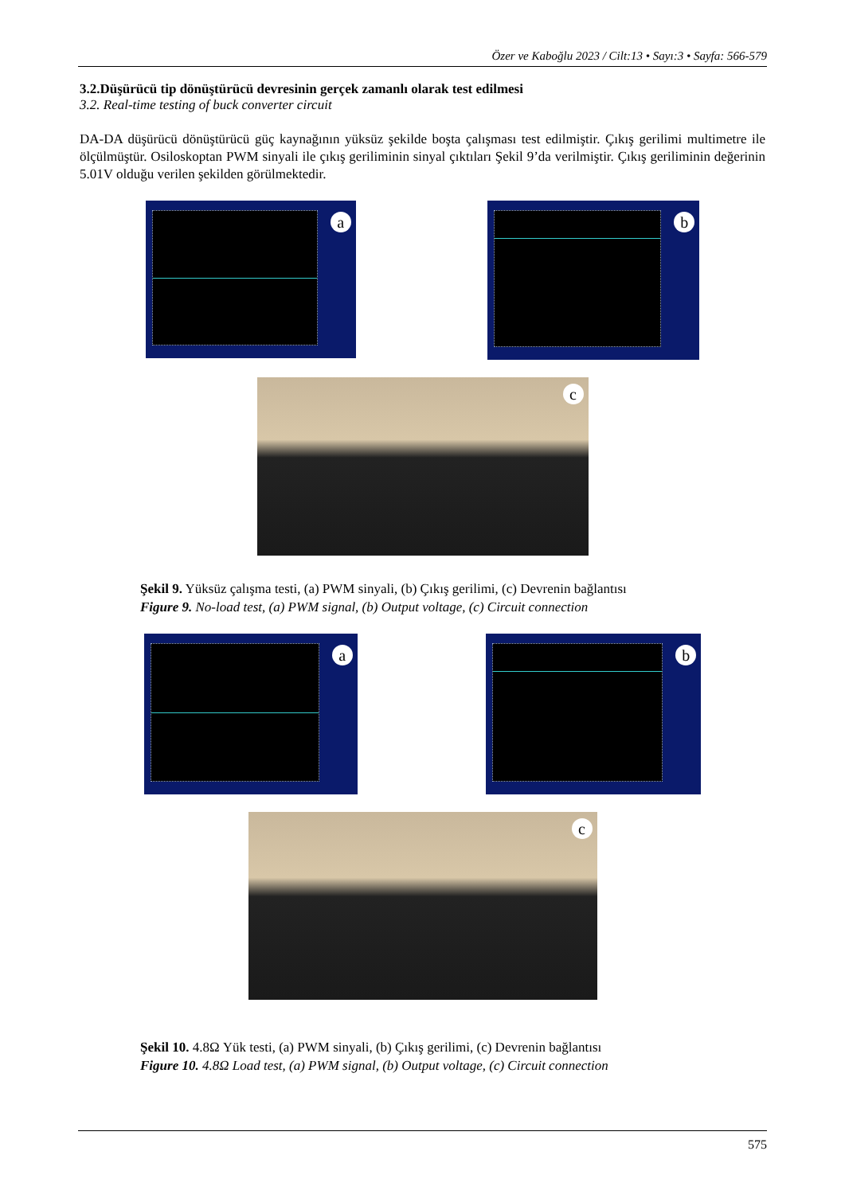Özer ve Kaboğlu 2023 / Cilt:13 • Sayı:3 • Sayfa: 566-579
3.2.Düşürücü tip dönüştürücü devresinin gerçek zamanlı olarak test edilmesi
3.2. Real-time testing of buck converter circuit
DA-DA düşürücü dönüştürücü güç kaynağının yüksüz şekilde boşta çalışması test edilmiştir. Çıkış gerilimi multimetre ile ölçülmüştür. Osiloskoptan PWM sinyali ile çıkış geriliminin sinyal çıktıları Şekil 9’da verilmiştir. Çıkış geriliminin değerinin 5.01V olduğu verilen şekilden görülmektedir.
a
b
c
Şekil 9. Yüksüz çalışma testi, (a) PWM sinyali, (b) Çıkış gerilimi, (c) Devrenin bağlantısı
Figure 9. No-load test, (a) PWM signal, (b) Output voltage, (c) Circuit connection
a
b
c
Şekil 10. 4.8Ω Yük testi, (a) PWM sinyali, (b) Çıkış gerilimi, (c) Devrenin bağlantısı
Figure 10. 4.8Ω Load test, (a) PWM signal, (b) Output voltage, (c) Circuit connection
575